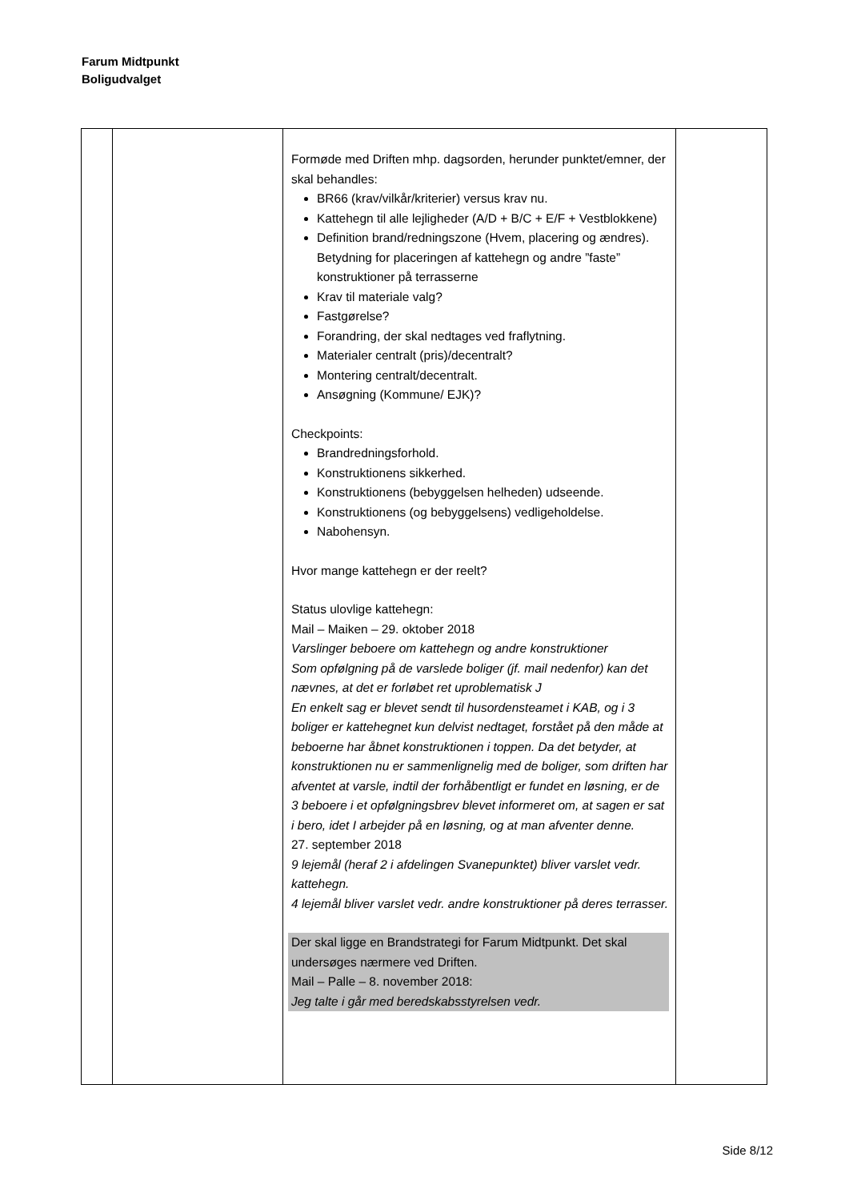Farum Midtpunkt
Boligudvalget
| | | Formøde med Driften mhp. dagsorden, herunder punktet/emner, der skal behandles: BR66 (krav/vilkår/kriterier) versus krav nu. Kattehegn til alle lejligheder (A/D + B/C + E/F + Vestblokkene) Definition brand/redningszone (Hvem, placering og ændres). Betydning for placeringen af kattehegn og andre ”faste” konstruktioner på terrasserne Krav til materiale valg? Fastgørelse? Forandring, der skal nedtages ved fraflytning. Materialer centralt (pris)/decentralt? Montering centralt/decentralt. Ansøgning (Kommune/ EJK)? Checkpoints: Brandredningsforhold. Konstruktionens sikkerhed. Konstruktionens (bebyggelsen helheden) udseende. Konstruktionens (og bebyggelsens) vedligeholdelse. Nabohensyn. Hvor mange kattehegn er der reelt? Status ulovlige kattehegn: Mail – Maiken – 29. oktober 2018 Varslinger beboere om kattehegn og andre konstruktioner Som opfølgning på de varslede boliger (jf. mail nedenfor) kan det nævnes, at det er forløbet ret uproblematisk J En enkelt sag er blevet sendt til husordensteamet i KAB, og i 3 boliger er kattehegnet kun delvist nedtaget, forstået på den måde at beboerne har åbnet konstruktionen i toppen. Da det betyder, at konstruktionen nu er sammenlignelig med de boliger, som driften har afventet at varsle, indtil der forhåbentligt er fundet en løsning, er de 3 beboere i et opfølgningsbrev blevet informeret om, at sagen er sat i bero, idet I arbejder på en løsning, og at man afventer denne. 27. september 2018 9 lejemål (heraf 2 i afdelingen Svanepunktet) bliver varslet vedr. kattehegn. 4 lejemål bliver varslet vedr. andre konstruktioner på deres terrasser. Der skal ligge en Brandstrategi for Farum Midtpunkt. Det skal undersøges nærmere ved Driften. Mail – Palle – 8. november 2018: Jeg talte i går med beredskabsstyrelsen vedr. | |
Side 8/12